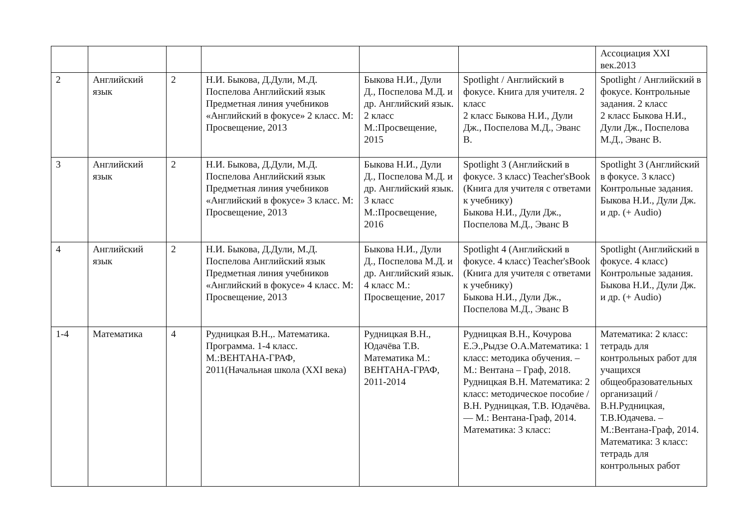| | | | | | | Ассоциация XXI век.2013 |
| 2 | Английский язык | 2 | Н.И. Быкова, Д.Дули, М.Д. Поспелова Английский язык Предметная линия учебников «Английский в фокусе» 2 класс. М: Просвещение, 2013 | Быкова Н.И., Дули Д., Поспелова М.Д. и др. Английский язык. 2 класс М.:Просвещение, 2015 | Spotlight / Английский в фокусе. Книга для учителя. 2 класс 2 класс Быкова Н.И., Дули Дж., Поспелова М.Д., Эванс В. | Spotlight / Английский в фокусе. Контрольные задания. 2 класс 2 класс Быкова Н.И., Дули Дж., Поспелова М.Д., Эванс В. |
| 3 | Английский язык | 2 | Н.И. Быкова, Д.Дули, М.Д. Поспелова Английский язык Предметная линия учебников «Английский в фокусе» 3 класс. М: Просвещение, 2013 | Быкова Н.И., Дули Д., Поспелова М.Д. и др. Английский язык. 3 класс М.:Просвещение, 2016 | Spotlight 3 (Английский в фокусе. 3 класс) Teacher'sBook (Книга для учителя с ответами к учебнику) Быкова Н.И., Дули Дж., Поспелова М.Д., Эванс В | Spotlight 3 (Английский в фокусе. 3 класс) Контрольные задания. Быкова Н.И., Дули Дж. и др. (+ Audio) |
| 4 | Английский язык | 2 | Н.И. Быкова, Д.Дули, М.Д. Поспелова Английский язык Предметная линия учебников «Английский в фокусе» 4 класс. М: Просвещение, 2013 | Быкова Н.И., Дули Д., Поспелова М.Д. и др. Английский язык. 4 класс М.: Просвещение, 2017 | Spotlight 4 (Английский в фокусе. 4 класс) Teacher'sBook (Книга для учителя с ответами к учебнику) Быкова Н.И., Дули Дж., Поспелова М.Д., Эванс В | Spotlight (Английский в фокусе. 4 класс) Контрольные задания. Быкова Н.И., Дули Дж. и др. (+ Audio) |
| 1-4 | Математика | 4 | Рудницкая В.Н.,. Математика. Программа. 1-4 класс. М.:ВЕНТАНА-ГРАФ, 2011(Начальная школа (XXI века) | Рудницкая В.Н., Юдачёва Т.В. Математика М.: ВЕНТАНА-ГРАФ, 2011-2014 | Рудницкая В.Н., Кочурова Е.Э.,Рыдзе О.А.Математика: 1 класс: методика обучения. – М.: Вентана – Граф, 2018. Рудницкая В.Н. Математика: 2 класс: методическое пособие / В.Н. Рудницкая, Т.В. Юдачёва. — М.: Вентана-Граф, 2014. Математика: 3 класс: | Математика: 2 класс: тетрадь для контрольных работ для учащихся общеобразовательных организаций / В.Н.Рудницкая, Т.В.Юдачева. – М.:Вентана-Граф, 2014. Математика: 3 класс: тетрадь для контрольных работ |